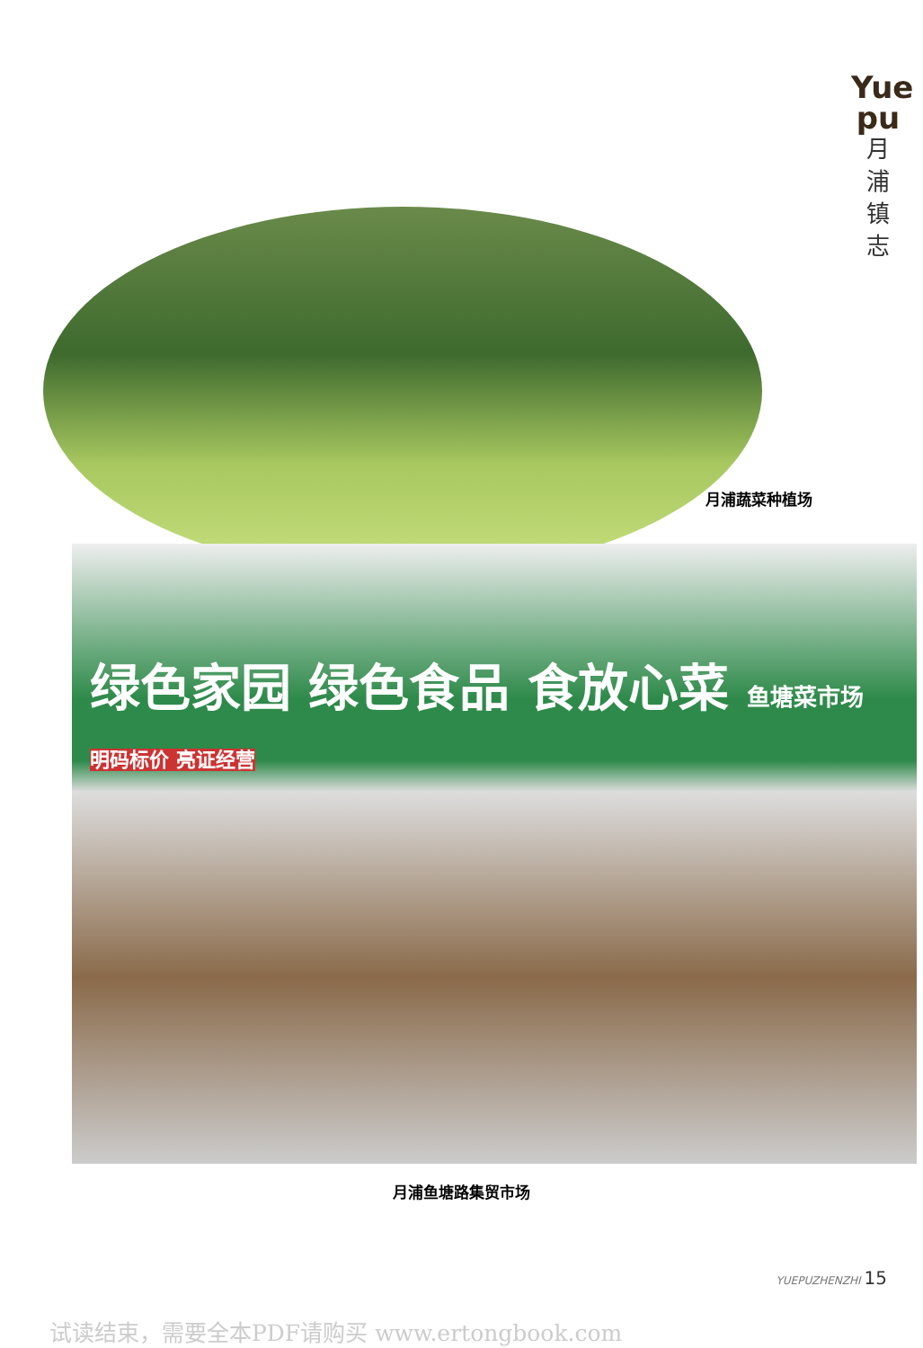Yue pu
月
浦
镇
志
月浦蔬菜种植场
绿色家园 绿色食品 食放心菜 鱼塘菜市场
明码标价 亮证经营
月浦鱼塘路集贸市场
YUEPUZHENZHI 15
试读结束，需要全本PDF请购买 www.ertongbook.com